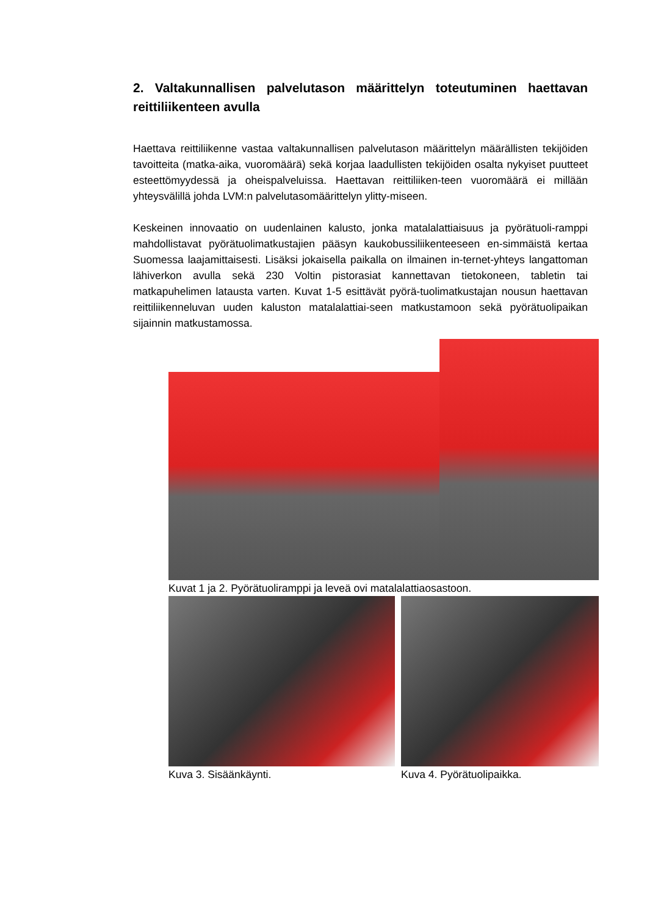2. Valtakunnallisen palvelutason määrittelyn toteutuminen haettavan reittiliikenteen avulla
Haettava reittiliikenne vastaa valtakunnallisen palvelutason määrittelyn määrällisten tekijöiden tavoitteita (matka-aika, vuoromäärä) sekä korjaa laadullisten tekijöiden osalta nykyiset puutteet esteettömyydessä ja oheispalveluissa. Haettavan reittiliiken-teen vuoromäärä ei millään yhteysvälillä johda LVM:n palvelutasomäärittelyn ylitty-miseen.
Keskeinen innovaatio on uudenlainen kalusto, jonka matalalattiaisuus ja pyörätuoli-ramppi mahdollistavat pyörätuolimatkustajien pääsyn kaukobussiliikenteeseen en-simmäistä kertaa Suomessa laajamittaisesti. Lisäksi jokaisella paikalla on ilmainen in-ternet-yhteys langattoman lähiverkon avulla sekä 230 Voltin pistorasiat kannettavan tietokoneen, tabletin tai matkapuhelimen latausta varten. Kuvat 1-5 esittävät pyörä-tuolimatkustajan nousun haettavan reittiliikenneluvan uuden kaluston matalalattiai-seen matkustamoon sekä pyörätuolipaikan sijainnin matkustamossa.
Kuvat 1 ja 2. Pyörätuoliramppi ja leveä ovi matalalattiaosastoon.
Kuva 3. Sisäänkäynti. Kuva 4. Pyörätuolipaikka.